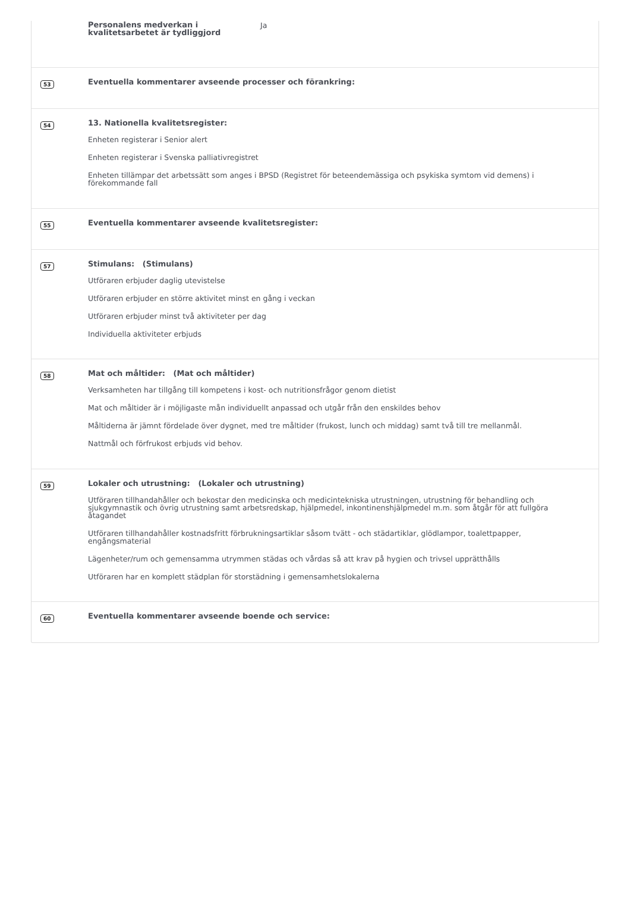Personalens medverkan i kvalitetsarbetet är tydliggjord
Ja
53
Eventuella kommentarer avseende processer och förankring:
54
13. Nationella kvalitetsregister:
Enheten registerar i Senior alert
Enheten registerar i Svenska palliativregistret
Enheten tillämpar det arbetssätt som anges i BPSD (Registret för beteendemässiga och psykiska symtom vid demens) i förekommande fall
55
Eventuella kommentarer avseende kvalitetsregister:
57
Stimulans: (Stimulans)
Utföraren erbjuder daglig utevistelse
Utföraren erbjuder en större aktivitet minst en gång i veckan
Utföraren erbjuder minst två aktiviteter per dag
Individuella aktiviteter erbjuds
58
Mat och måltider: (Mat och måltider)
Verksamheten har tillgång till kompetens i kost- och nutritionsfrågor genom dietist
Mat och måltider är i möjligaste mån individuellt anpassad och utgår från den enskildes behov
Måltiderna är jämnt fördelade över dygnet, med tre måltider (frukost, lunch och middag) samt två till tre mellanmål.
Nattmål och förfrukost erbjuds vid behov.
59
Lokaler och utrustning: (Lokaler och utrustning)
Utföraren tillhandahåller och bekostar den medicinska och medicintekniska utrustningen, utrustning för behandling och sjukgymnastik och övrig utrustning samt arbetsredskap, hjälpmedel, inkontinenshjälpmedel m.m. som åtgår för att fullgöra åtagandet
Utföraren tillhandahåller kostnadsfritt förbrukningsartiklar såsom tvätt - och städartiklar, glödlampor, toalettpapper, engångsmaterial
Lägenheter/rum och gemensamma utrymmen städas och vårdas så att krav på hygien och trivsel upprätthålls
Utföraren har en komplett städplan för storstädning i gemensamhetslokalerna
60
Eventuella kommentarer avseende boende och service: